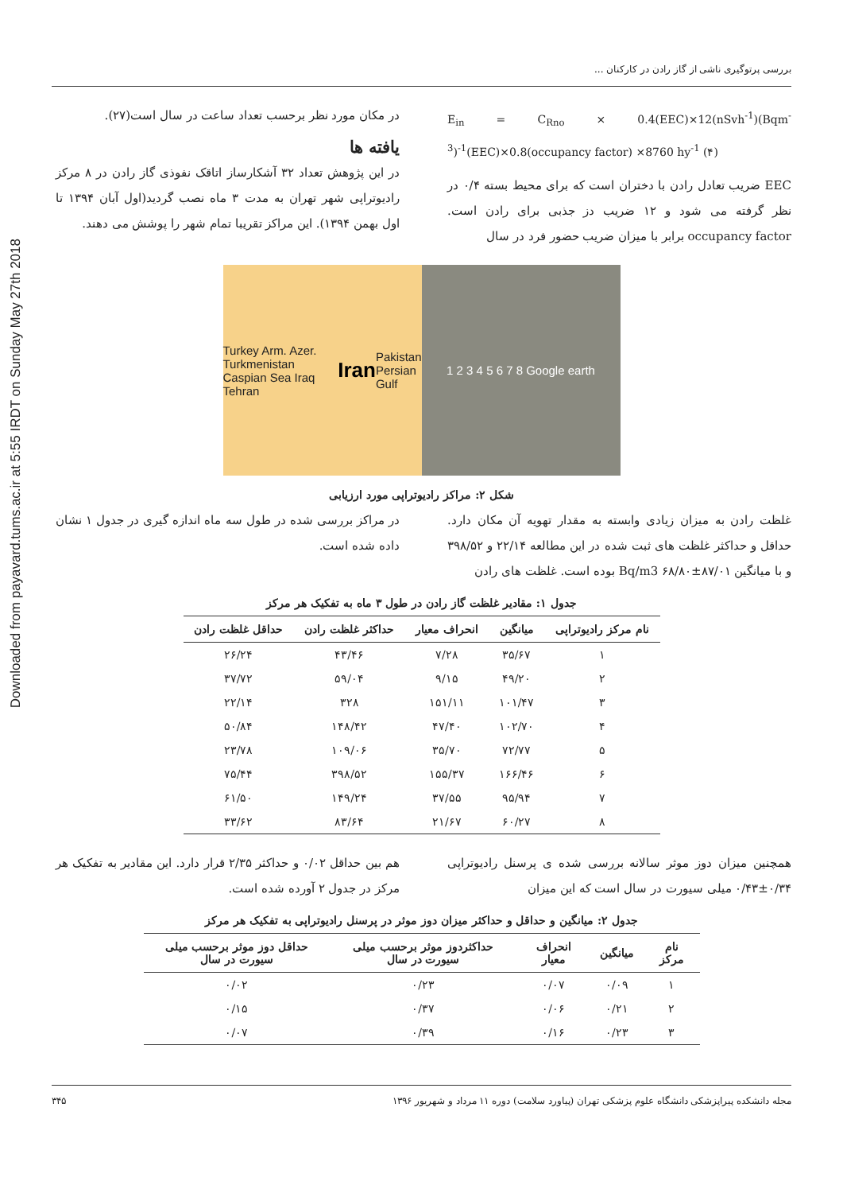Downloaded from payavard.tums.ac.ir at 5:55 IRDT on Sunday May 27th 2018
بررسی پرتوگیری ناشی از گاز رادن در کارکنان ...
E<sub>in</sub> = C<sub>Rno</sub> × 0.4(EEC)×12(nSvh<sup>-1</sup>)(Bqm<sup>-3</sup>)<sup>-1</sup>(EEC)×0.8(occupancy factor) ×8760 hy<sup>-1</sup> (۴)
EEC ضریب تعادل رادن با دختران است که برای محیط بسته ۰/۴ در نظر گرفته می شود و ۱۲ ضریب دز جذبی برای رادن است. occupancy factor برابر با میزان ضریب حضور فرد در سال
در مکان مورد نظر برحسب تعداد ساعت در سال است(۲۷).
یافته ها
در این پژوهش تعداد ۳۲ آشکارساز اتاقک نفوذی گاز رادن در ۸ مرکز رادیوتراپی شهر تهران به مدت ۳ ماه نصب گردید(اول آبان ۱۳۹۴ تا اول بهمن ۱۳۹۴). این مراکز تقریبا تمام شهر را پوشش می دهند.
Turkey Arm. Azer. Turkmenistan Caspian Sea Iraq Tehran Iran Pakistan Persian Gulf
1 2 3 4 5 6 7 8 Google earth
شکل ۲: مراکز رادیوتراپی مورد ارزیابی
غلظت رادن به میزان زیادی وابسته به مقدار تهویه آن مکان دارد. حداقل و حداکثر غلظت های ثبت شده در این مطالعه ۲۲/۱۴ و ۳۹۸/۵۲ و با میانگین Bq/m3 ۶۸/۸۰±۸۷/۰۱ بوده است. غلظت های رادن
در مراکز بررسی شده در طول سه ماه اندازه گیری در جدول ۱ نشان داده شده است.
جدول ۱: مقادیر غلظت گاز رادن در طول ۳ ماه به تفکیک هر مرکز
| نام مرکز رادیوتراپی | میانگین | انحراف معیار | حداکثر غلظت رادن | حداقل غلظت رادن |
| --- | --- | --- | --- | --- |
| ۱ | ۳۵/۶۷ | ۷/۲۸ | ۴۳/۴۶ | ۲۶/۲۴ |
| ۲ | ۴۹/۲۰ | ۹/۱۵ | ۵۹/۰۴ | ۳۷/۷۲ |
| ۳ | ۱۰۱/۴۷ | ۱۵۱/۱۱ | ۳۲۸ | ۲۲/۱۴ |
| ۴ | ۱۰۲/۷۰ | ۴۷/۴۰ | ۱۴۸/۴۲ | ۵۰/۸۴ |
| ۵ | ۷۲/۷۷ | ۳۵/۷۰ | ۱۰۹/۰۶ | ۲۳/۷۸ |
| ۶ | ۱۶۶/۴۶ | ۱۵۵/۳۷ | ۳۹۸/۵۲ | ۷۵/۴۴ |
| ۷ | ۹۵/۹۴ | ۳۷/۵۵ | ۱۴۹/۲۴ | ۶۱/۵۰ |
| ۸ | ۶۰/۲۷ | ۲۱/۶۷ | ۸۳/۶۴ | ۳۳/۶۲ |
همچنین میزان دوز موثر سالانه بررسی شده ی پرسنل رادیوتراپی ۰/۳۴±۰/۴۳ میلی سیورت در سال است که این میزان
هم بین حداقل ۰/۰۲ و حداکثر ۲/۳۵ قرار دارد. این مقادیر به تفکیک هر مرکز در جدول ۲ آورده شده است.
جدول ۲: میانگین و حداقل و حداکثر میزان دوز موثر در پرسنل رادیوتراپی به تفکیک هر مرکز
| نام مرکز | میانگین | انحراف معیار | حداکثردوز موثر برحسب میلی سیورت در سال | حداقل دوز موثر برحسب میلی سیورت در سال |
| --- | --- | --- | --- | --- |
| ۱ | ۰/۰۹ | ۰/۰۷ | ۰/۲۳ | ۰/۰۲ |
| ۲ | ۰/۲۱ | ۰/۰۶ | ۰/۳۷ | ۰/۱۵ |
| ۳ | ۰/۲۳ | ۰/۱۶ | ۰/۳۹ | ۰/۰۷ |
مجله دانشکده پیراپزشکی دانشگاه علوم پزشکی تهران (پیاورد سلامت) دوره ۱۱ مرداد و شهریور ۱۳۹۶ ۳۴۵